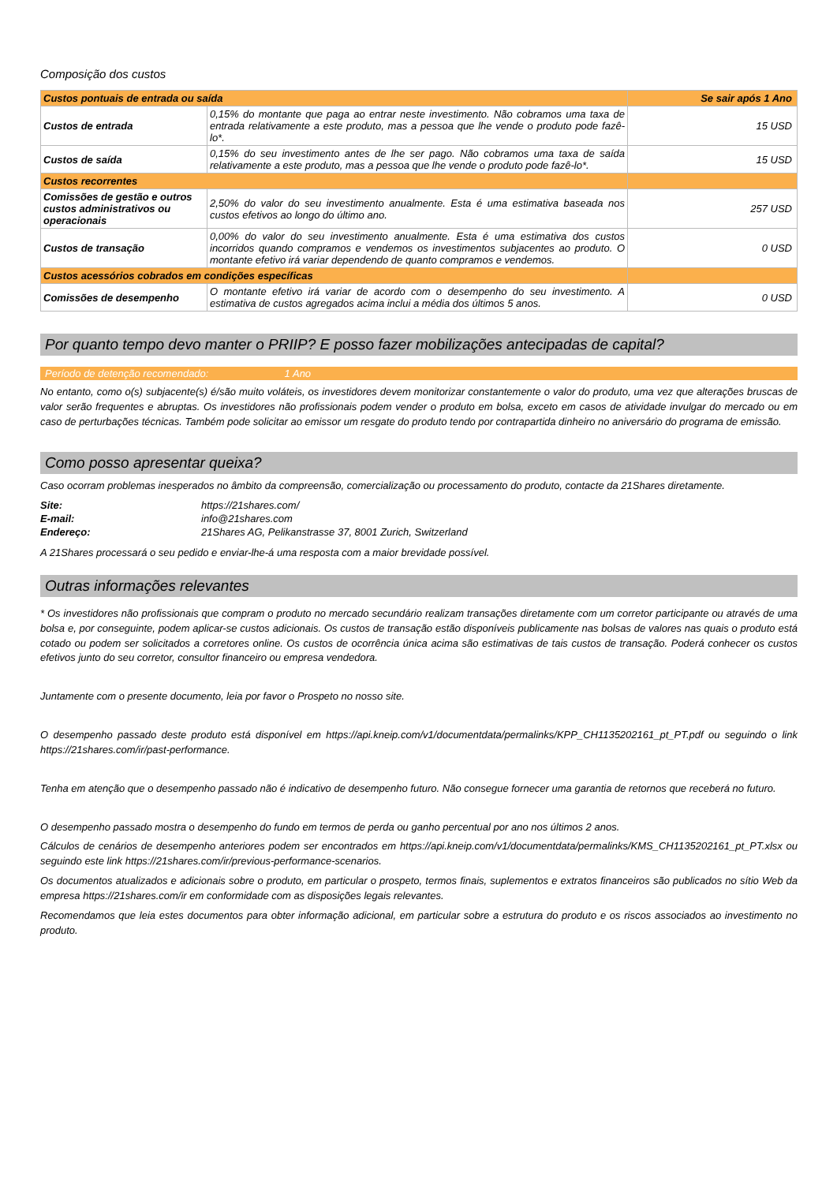Composição dos custos
| Custos pontuais de entrada ou saída | | Se sair após 1 Ano |
| --- | --- | --- |
| Custos de entrada | 0,15% do montante que paga ao entrar neste investimento. Não cobramos uma taxa de entrada relativamente a este produto, mas a pessoa que lhe vende o produto pode fazê-lo*. | 15 USD |
| Custos de saída | 0,15% do seu investimento antes de lhe ser pago. Não cobramos uma taxa de saída relativamente a este produto, mas a pessoa que lhe vende o produto pode fazê-lo*. | 15 USD |
| Custos recorrentes | | |
| Comissões de gestão e outros custos administrativos ou operacionais | 2,50% do valor do seu investimento anualmente. Esta é uma estimativa baseada nos custos efetivos ao longo do último ano. | 257 USD |
| Custos de transação | 0,00% do valor do seu investimento anualmente. Esta é uma estimativa dos custos incorridos quando compramos e vendemos os investimentos subjacentes ao produto. O montante efetivo irá variar dependendo de quanto compramos e vendemos. | 0 USD |
| Custos acessórios cobrados em condições específicas | | |
| Comissões de desempenho | O montante efetivo irá variar de acordo com o desempenho do seu investimento. A estimativa de custos agregados acima inclui a média dos últimos 5 anos. | 0 USD |
Por quanto tempo devo manter o PRIIP? E posso fazer mobilizações antecipadas de capital?
Período de detenção recomendado: 1 Ano
No entanto, como o(s) subjacente(s) é/são muito voláteis, os investidores devem monitorizar constantemente o valor do produto, uma vez que alterações bruscas de valor serão frequentes e abruptas. Os investidores não profissionais podem vender o produto em bolsa, exceto em casos de atividade invulgar do mercado ou em caso de perturbações técnicas. Também pode solicitar ao emissor um resgate do produto tendo por contrapartida dinheiro no aniversário do programa de emissão.
Como posso apresentar queixa?
Caso ocorram problemas inesperados no âmbito da compreensão, comercialização ou processamento do produto, contacte da 21Shares diretamente.
Site: https://21shares.com/ E-mail: info@21shares.com Endereço: 21Shares AG, Pelikanstrasse 37, 8001 Zurich, Switzerland
A 21Shares processará o seu pedido e enviar-lhe-á uma resposta com a maior brevidade possível.
Outras informações relevantes
* Os investidores não profissionais que compram o produto no mercado secundário realizam transações diretamente com um corretor participante ou através de uma bolsa e, por conseguinte, podem aplicar-se custos adicionais. Os custos de transação estão disponíveis publicamente nas bolsas de valores nas quais o produto está cotado ou podem ser solicitados a corretores online. Os custos de ocorrência única acima são estimativas de tais custos de transação. Poderá conhecer os custos efetivos junto do seu corretor, consultor financeiro ou empresa vendedora.
Juntamente com o presente documento, leia por favor o Prospeto no nosso site.
O desempenho passado deste produto está disponível em https://api.kneip.com/v1/documentdata/permalinks/KPP_CH1135202161_pt_PT.pdf ou seguindo o link https://21shares.com/ir/past-performance.
Tenha em atenção que o desempenho passado não é indicativo de desempenho futuro. Não consegue fornecer uma garantia de retornos que receberá no futuro.
O desempenho passado mostra o desempenho do fundo em termos de perda ou ganho percentual por ano nos últimos 2 anos.
Cálculos de cenários de desempenho anteriores podem ser encontrados em https://api.kneip.com/v1/documentdata/permalinks/KMS_CH1135202161_pt_PT.xlsx ou seguindo este link https://21shares.com/ir/previous-performance-scenarios.
Os documentos atualizados e adicionais sobre o produto, em particular o prospeto, termos finais, suplementos e extratos financeiros são publicados no sítio Web da empresa https://21shares.com/ir em conformidade com as disposições legais relevantes.
Recomendamos que leia estes documentos para obter informação adicional, em particular sobre a estrutura do produto e os riscos associados ao investimento no produto.